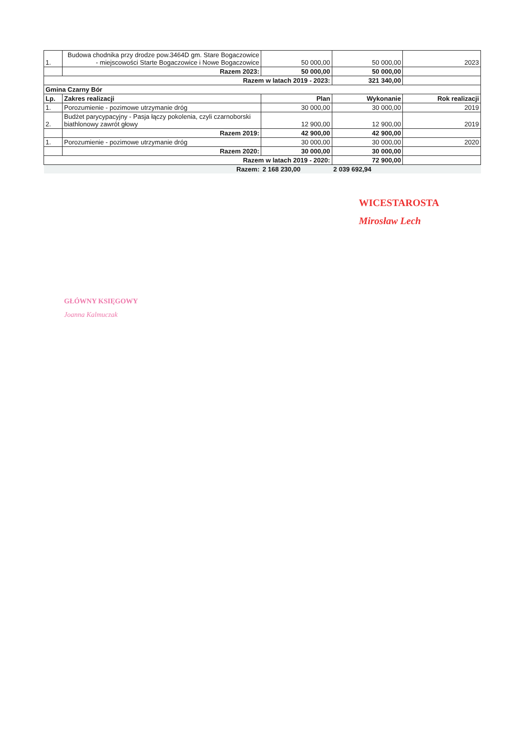| 1. | Budowa chodnika przy drodze pow.3464D gm. Stare Bogaczowice - miejscowości Starte Bogaczowice i Nowe Bogaczowice | 50 000,00 | 50 000,00 | 2023 |
| | Razem 2023: | 50 000,00 | 50 000,00 | |
| Razem w latach 2019 - 2023: | | | 321 340,00 | |
| Gmina Czarny Bór | | | | |
| Lp. | Zakres realizacji | Plan | Wykonanie | Rok realizacji |
| 1. | Porozumienie - pozimowe utrzymanie dróg | 30 000,00 | 30 000,00 | 2019 |
| 2. | Budżet parycypacyjny - Pasja łączy pokolenia, czyli czarnoborski biathlonowy zawrót głowy | 12 900,00 | 12 900,00 | 2019 |
| | Razem 2019: | 42 900,00 | 42 900,00 | |
| 1. | Porozumienie - pozimowe utrzymanie dróg | 30 000,00 | 30 000,00 | 2020 |
| | Razem 2020: | 30 000,00 | 30 000,00 | |
| Razem w latach 2019 - 2020: | | | 72 900,00 | |
| | Razem: | 2 168 230,00 | 2 039 692,94 | |
WICESTAROSTA
Mirosław Lech
GŁÓWNY KSIĘGOWY
Joanna Kalmuczak